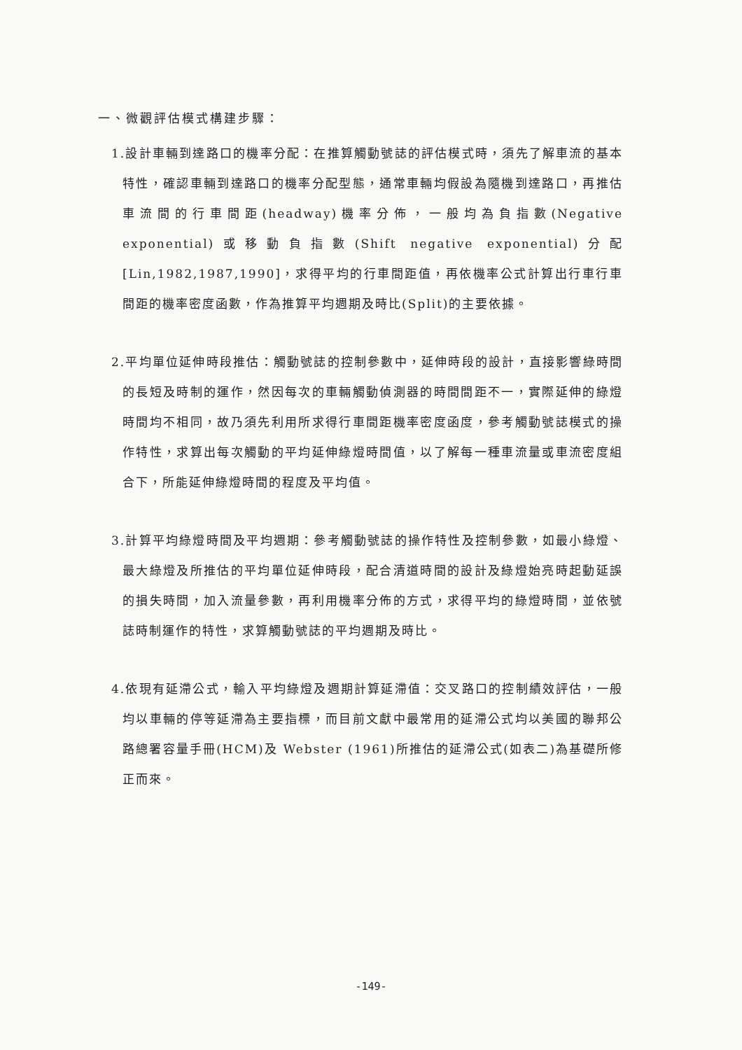一、微觀評估模式構建步驟：
1.設計車輛到達路口的機率分配：在推算觸動號誌的評估模式時，須先了解車流的基本特性，確認車輛到達路口的機率分配型態，通常車輛均假設為隨機到達路口，再推估車流間的行車間距(headway)機率分佈，一般均為負指數(Negative exponential)或移動負指數(Shift negative exponential)分配[Lin,1982,1987,1990]，求得平均的行車間距值，再依機率公式計算出行車行車間距的機率密度函數，作為推算平均週期及時比(Split)的主要依據。
2.平均單位延伸時段推估：觸動號誌的控制參數中，延伸時段的設計，直接影響綠時間的長短及時制的運作，然因每次的車輛觸動偵測器的時間間距不一，實際延伸的綠燈時間均不相同，故乃須先利用所求得行車間距機率密度函度，參考觸動號誌模式的操作特性，求算出每次觸動的平均延伸綠燈時間值，以了解每一種車流量或車流密度組合下，所能延伸綠燈時間的程度及平均值。
3.計算平均綠燈時間及平均週期：參考觸動號誌的操作特性及控制參數，如最小綠燈、最大綠燈及所推估的平均單位延伸時段，配合清道時間的設計及綠燈始亮時起動延誤的損失時間，加入流量參數，再利用機率分佈的方式，求得平均的綠燈時間，並依號誌時制運作的特性，求算觸動號誌的平均週期及時比。
4.依現有延滯公式，輸入平均綠燈及週期計算延滯值：交叉路口的控制績效評估，一般均以車輛的停等延滯為主要指標，而目前文獻中最常用的延滯公式均以美國的聯邦公路總署容量手冊(HCM)及 Webster (1961)所推估的延滯公式(如表二)為基礎所修正而來。
-149-